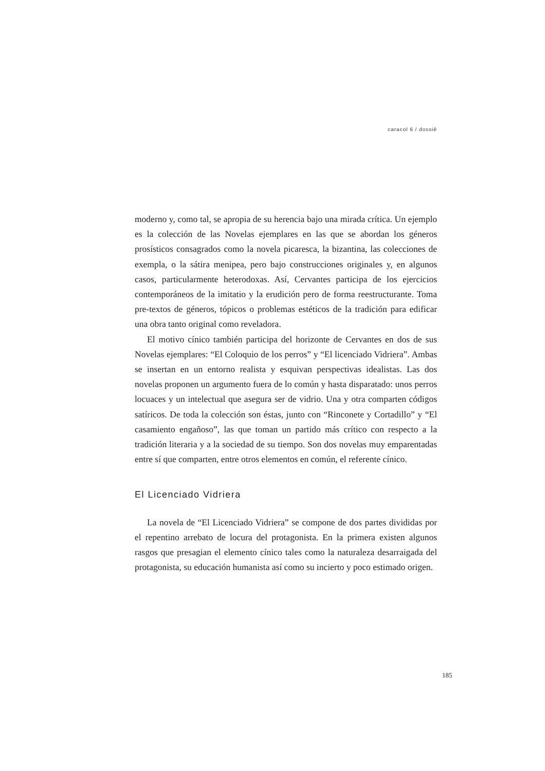caracol 6 / dossiê
moderno y, como tal, se apropia de su herencia bajo una mirada crítica. Un ejemplo es la colección de las Novelas ejemplares en las que se abordan los géneros prosísticos consagrados como la novela picaresca, la bizantina, las colecciones de exempla, o la sátira menipea, pero bajo construcciones originales y, en algunos casos, particularmente heterodoxas. Así, Cervantes participa de los ejercicios contemporáneos de la imitatio y la erudición pero de forma reestructurante. Toma pre-textos de géneros, tópicos o problemas estéticos de la tradición para edificar una obra tanto original como reveladora.
El motivo cínico también participa del horizonte de Cervantes en dos de sus Novelas ejemplares: “El Coloquio de los perros” y “El licenciado Vidriera”. Ambas se insertan en un entorno realista y esquivan perspectivas idealistas. Las dos novelas proponen un argumento fuera de lo común y hasta disparatado: unos perros locuaces y un intelectual que asegura ser de vidrio. Una y otra comparten códigos satíricos. De toda la colección son éstas, junto con “Rinconete y Cortadillo” y “El casamiento engañoso”, las que toman un partido más crítico con respecto a la tradición literaria y a la sociedad de su tiempo. Son dos novelas muy emparentadas entre sí que comparten, entre otros elementos en común, el referente cínico.
El Licenciado Vidriera
La novela de “El Licenciado Vidriera” se compone de dos partes divididas por el repentino arrebato de locura del protagonista. En la primera existen algunos rasgos que presagian el elemento cínico tales como la naturaleza desarraigada del protagonista, su educación humanista así como su incierto y poco estimado origen.
185